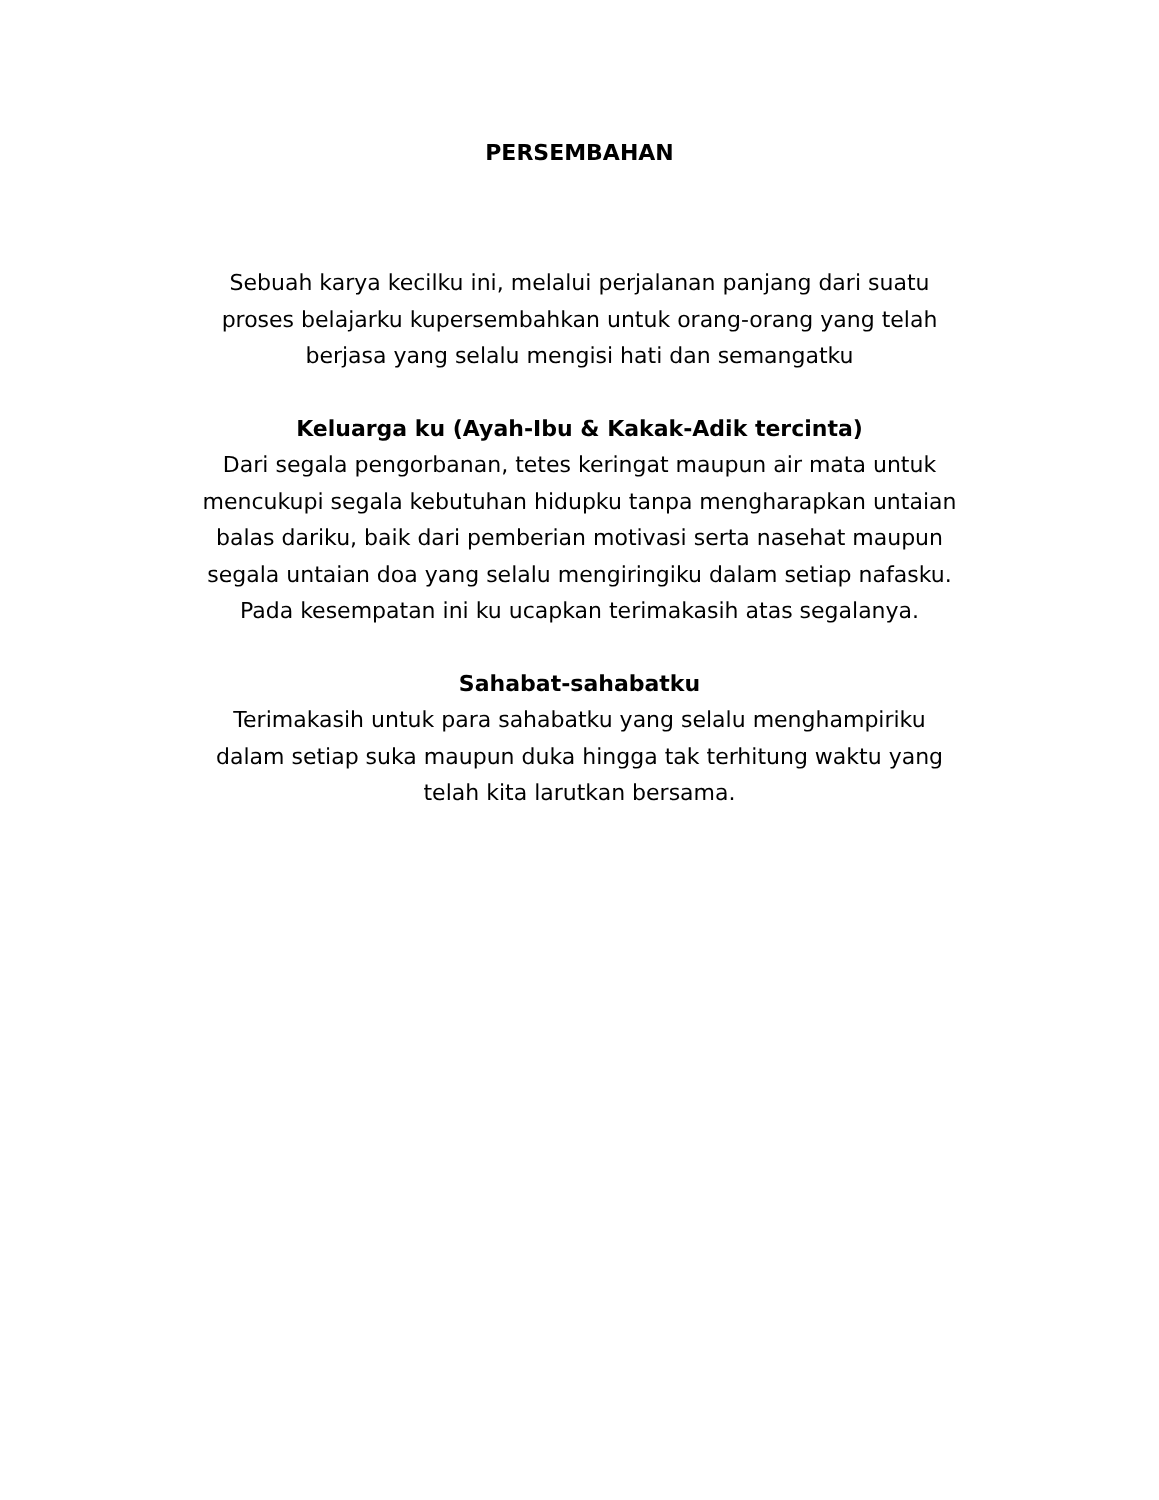PERSEMBAHAN
Sebuah karya kecilku ini, melalui perjalanan panjang dari suatu
proses belajarku kupersembahkan untuk orang-orang yang telah
berjasa yang selalu mengisi hati dan semangatku
Keluarga ku (Ayah-Ibu & Kakak-Adik tercinta)
Dari segala pengorbanan, tetes keringat maupun air mata untuk
mencukupi segala kebutuhan hidupku tanpa mengharapkan untaian
balas dariku, baik dari pemberian motivasi serta nasehat maupun
segala untaian doa yang selalu mengiringiku dalam setiap nafasku.
Pada kesempatan ini ku ucapkan terimakasih atas segalanya.
Sahabat-sahabatku
Terimakasih untuk para sahabatku yang selalu menghampiriku
dalam setiap suka maupun duka hingga tak terhitung waktu yang
telah kita larutkan bersama.